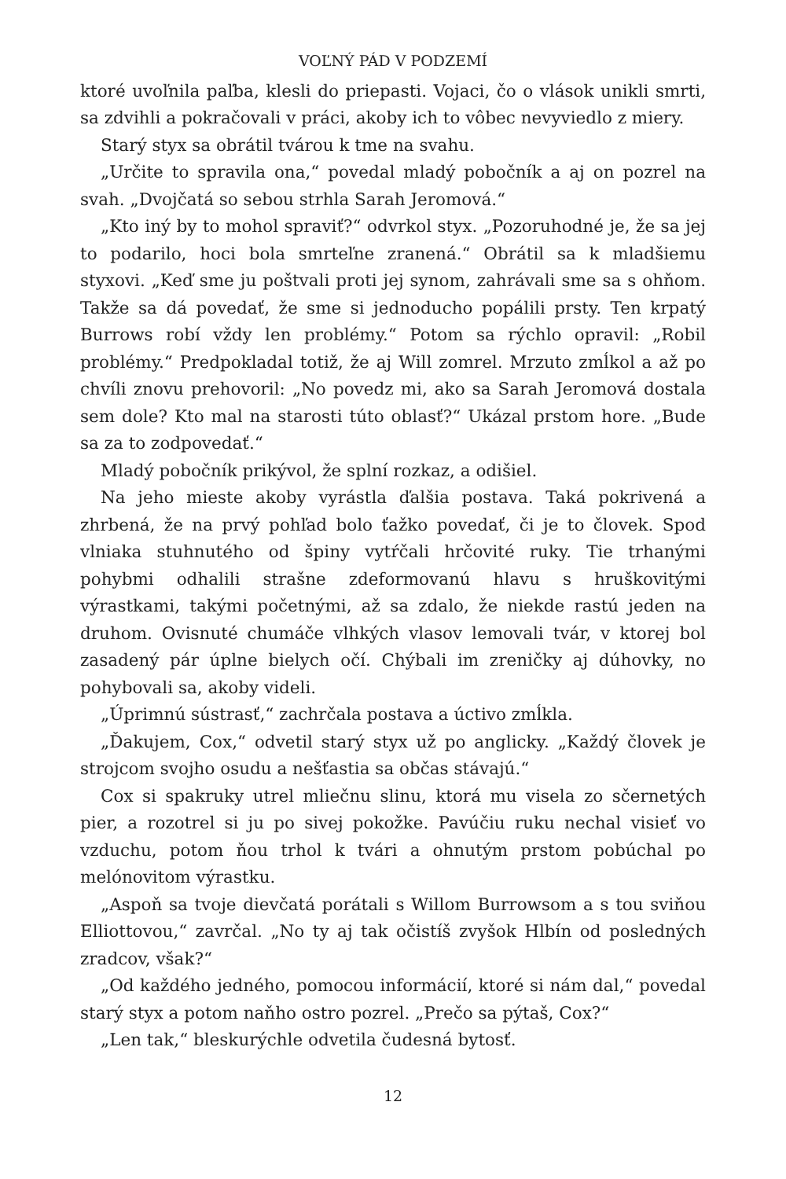VOĽNÝ PÁD V PODZEMÍ
ktoré uvoľnila paľba, klesli do priepasti. Vojaci, čo o vlások unikli smrti, sa zdvihli a pokračovali v práci, akoby ich to vôbec nevyviedlo z miery.
Starý styx sa obrátil tvárou k tme na svahu.
„Určite to spravila ona,“ povedal mladý pobočník a aj on pozrel na svah. „Dvojčatá so sebou strhla Sarah Jeromová.“
„Kto iný by to mohol spraviť?“ odvrkol styx. „Pozoruhodné je, že sa jej to podarilo, hoci bola smrteľne zranená.“ Obrátil sa k mladšiemu styxovi. „Keď sme ju poštvali proti jej synom, zahrávali sme sa s ohňom. Takže sa dá povedať, že sme si jednoducho popálili prsty. Ten krpatý Burrows robí vždy len problémy.“ Potom sa rýchlo opravil: „Robil problémy.“ Predpokladal totiž, že aj Will zomrel. Mrzuto zmĺkol a až po chvíli znovu prehovoril: „No povedz mi, ako sa Sarah Jeromová dostala sem dole? Kto mal na starosti túto oblasť?“ Ukázal prstom hore. „Bude sa za to zodpovedať.“
Mladý pobočník prikývol, že splní rozkaz, a odišiel.
Na jeho mieste akoby vyrástla ďalšia postava. Taká pokrivená a zhrbená, že na prvý pohľad bolo ťažko povedať, či je to človek. Spod vlniaka stuhnutého od špiny vytŕčali hrčovité ruky. Tie trhanými pohybmi odhalili strašne zdeformovanú hlavu s hruškovitými výrastkami, takými početnými, až sa zdalo, že niekde rastú jeden na druhom. Ovisnuté chumáče vlhkých vlasov lemovali tvár, v ktorej bol zasadený pár úplne bielych očí. Chýbali im zreničky aj dúhovky, no pohybovali sa, akoby videli.
„Úprimnú sústrasť,“ zachrčala postava a úctivo zmĺkla.
„Ďakujem, Cox,“ odvetil starý styx už po anglicky. „Každý človek je strojcom svojho osudu a nešťastia sa občas stávajú.“
Cox si spakruky utrel mliečnu slinu, ktorá mu visela zo sčernetých pier, a rozotrel si ju po sivej pokožke. Pavúčiu ruku nechal visieť vo vzduchu, potom ňou trhol k tvári a ohnutým prstom pobúchal po melónovitom výrastku.
„Aspoň sa tvoje dievčatá porátali s Willom Burrowsom a s tou sviňou Elliottovou,“ zavrčal. „No ty aj tak očistíš zvyšok Hlbín od posledných zradcov, však?“
„Od každého jedného, pomocou informácií, ktoré si nám dal,“ povedal starý styx a potom naňho ostro pozrel. „Prečo sa pýtaš, Cox?“
„Len tak,“ bleskurýchle odvetila čudesná bytosť.
12